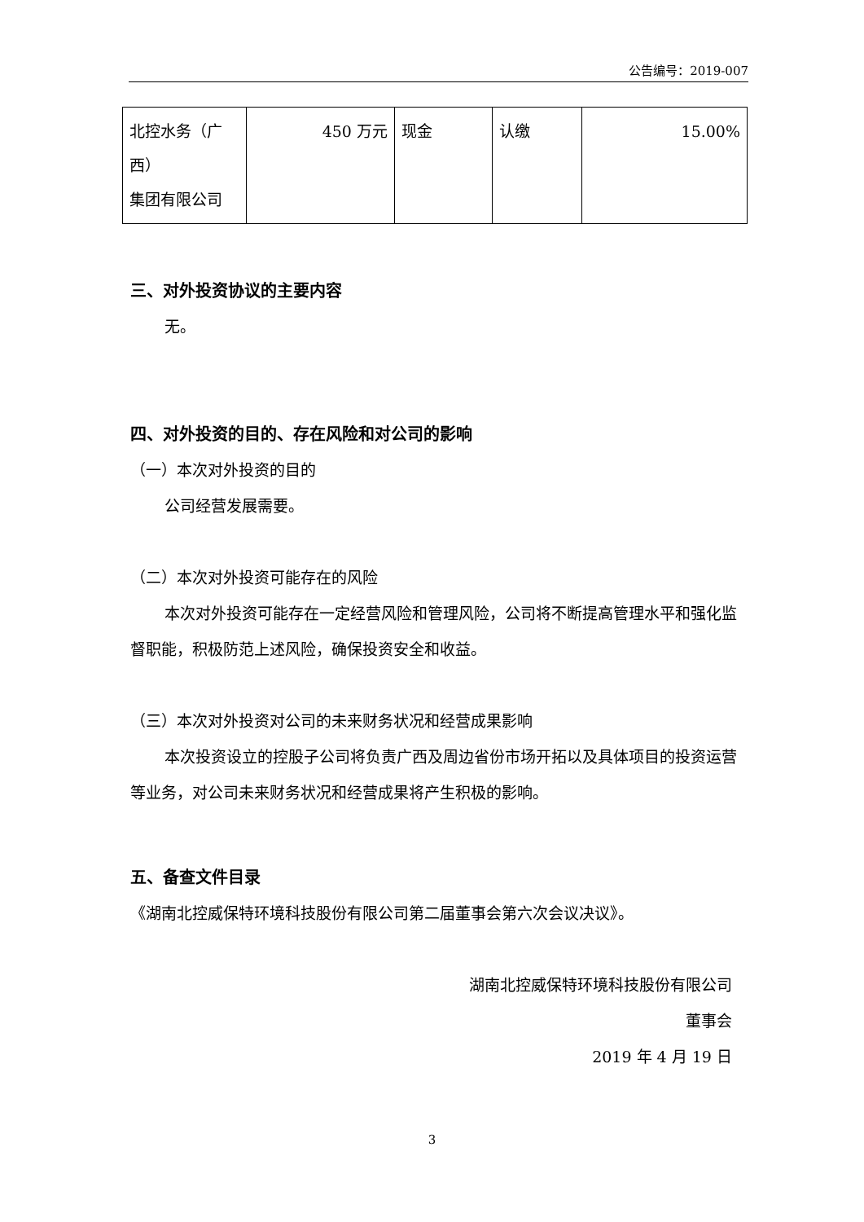公告编号：2019-007
| 北控水务（广西） 集团有限公司 | 450 万元 | 现金 | 认缴 | 15.00% |
三、对外投资协议的主要内容
无。
四、对外投资的目的、存在风险和对公司的影响
（一）本次对外投资的目的
公司经营发展需要。
（二）本次对外投资可能存在的风险
本次对外投资可能存在一定经营风险和管理风险，公司将不断提高管理水平和强化监督职能，积极防范上述风险，确保投资安全和收益。
（三）本次对外投资对公司的未来财务状况和经营成果影响
本次投资设立的控股子公司将负责广西及周边省份市场开拓以及具体项目的投资运营等业务，对公司未来财务状况和经营成果将产生积极的影响。
五、备查文件目录
《湖南北控威保特环境科技股份有限公司第二届董事会第六次会议决议》。
湖南北控威保特环境科技股份有限公司
董事会
2019 年 4 月 19 日
3